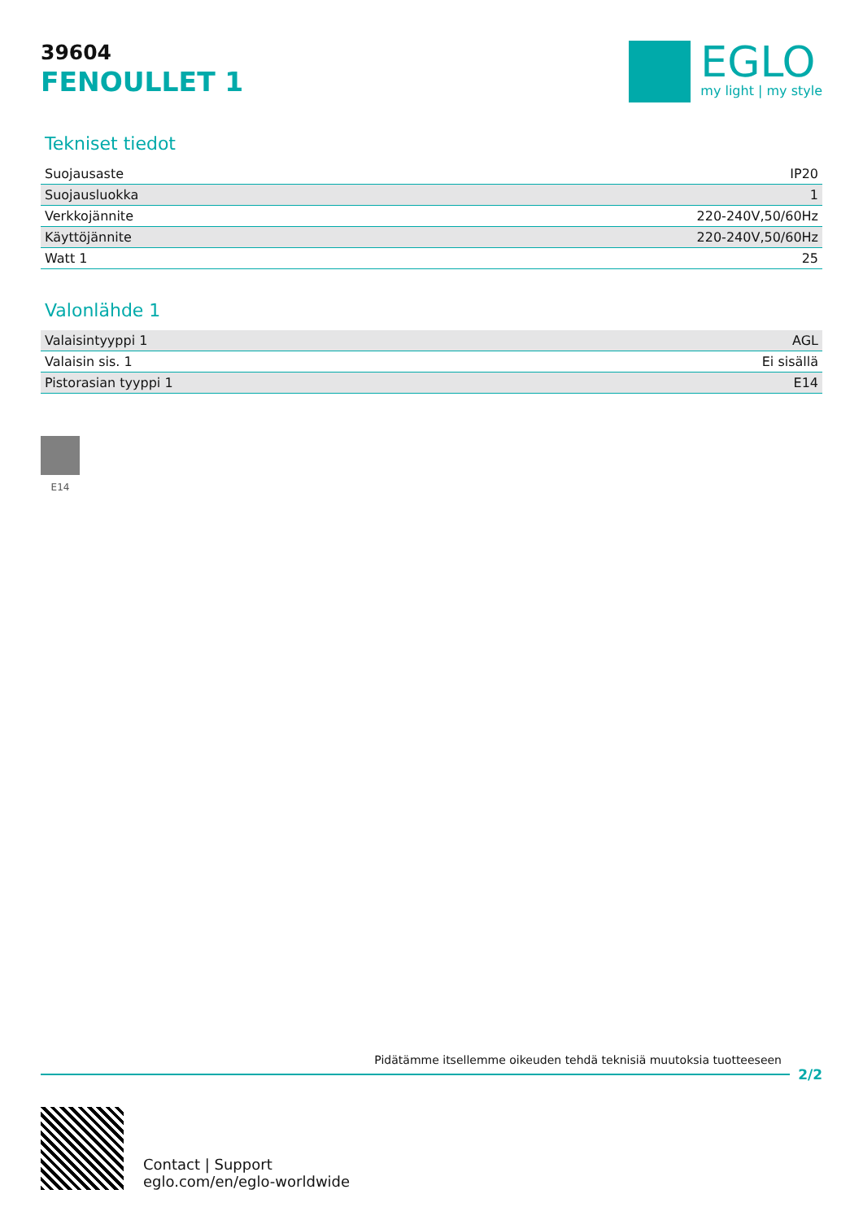39604
FENOULLET 1
EGLO
my light | my style
Tekniset tiedot
| Suojausaste | IP20 |
| Suojausluokka | 1 |
| Verkkojännite | 220-240V,50/60Hz |
| Käyttöjännite | 220-240V,50/60Hz |
| Watt 1 | 25 |
Valonlähde 1
| Valaisintyyppi 1 | AGL |
| Valaisin sis. 1 | Ei sisällä |
| Pistorasian tyyppi 1 | E14 |
E14
Pidätämme itsellemme oikeuden tehdä teknisiä muutoksia tuotteeseen
2/2
Contact | Support
eglo.com/en/eglo-worldwide